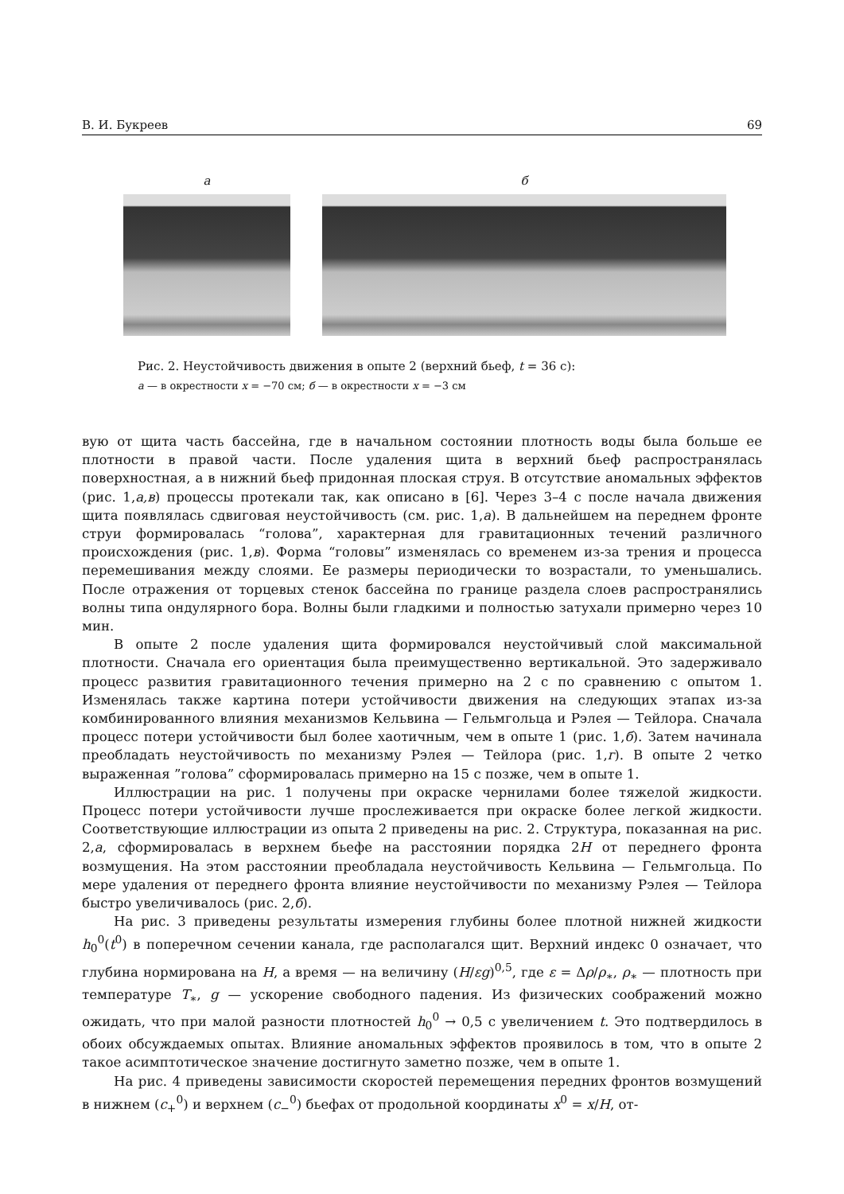В. И. Букреев 69
а б
Рис. 2. Неустойчивость движения в опыте 2 (верхний бьеф, t = 36 с):
а — в окрестности x = −70 см; б — в окрестности x = −3 см
вую от щита часть бассейна, где в начальном состоянии плотность воды была больше ее плотности в правой части. После удаления щита в верхний бьеф распространялась поверхностная, а в нижний бьеф придонная плоская струя. В отсутствие аномальных эффектов (рис. 1,а,в) процессы протекали так, как описано в [6]. Через 3–4 с после начала движения щита появлялась сдвиговая неустойчивость (см. рис. 1,а). В дальнейшем на переднем фронте струи формировалась “голова”, характерная для гравитационных течений различного происхождения (рис. 1,в). Форма “головы” изменялась со временем из-за трения и процесса перемешивания между слоями. Ее размеры периодически то возрастали, то уменьшались. После отражения от торцевых стенок бассейна по границе раздела слоев распространялись волны типа ондулярного бора. Волны были гладкими и полностью затухали примерно через 10 мин.
В опыте 2 после удаления щита формировался неустойчивый слой максимальной плотности. Сначала его ориентация была преимущественно вертикальной. Это задерживало процесс развития гравитационного течения примерно на 2 с по сравнению с опытом 1. Изменялась также картина потери устойчивости движения на следующих этапах из-за комбинированного влияния механизмов Кельвина — Гельмгольца и Рэлея — Тейлора. Сначала процесс потери устойчивости был более хаотичным, чем в опыте 1 (рис. 1,б). Затем начинала преобладать неустойчивость по механизму Рэлея — Тейлора (рис. 1,г). В опыте 2 четко выраженная ”голова” сформировалась примерно на 15 с позже, чем в опыте 1.
Иллюстрации на рис. 1 получены при окраске чернилами более тяжелой жидкости. Процесс потери устойчивости лучше прослеживается при окраске более легкой жидкости. Соответствующие иллюстрации из опыта 2 приведены на рис. 2. Структура, показанная на рис. 2,а, сформировалась в верхнем бьефе на расстоянии порядка 2H от переднего фронта возмущения. На этом расстоянии преобладала неустойчивость Кельвина — Гельмгольца. По мере удаления от переднего фронта влияние неустойчивости по механизму Рэлея — Тейлора быстро увеличивалось (рис. 2,б).
На рис. 3 приведены результаты измерения глубины более плотной нижней жидкости h<sub>0</sub><sup>0</sup>(t<sup>0</sup>) в поперечном сечении канала, где располагался щит. Верхний индекс 0 означает, что глубина нормирована на H, а время — на величину (H/εg)<sup>0,5</sup>, где ε = Δρ/ρ<sub>∗</sub>, ρ<sub>∗</sub> — плотность при температуре T<sub>∗</sub>, g — ускорение свободного падения. Из физических соображений можно ожидать, что при малой разности плотностей h<sub>0</sub><sup>0</sup> → 0,5 с увеличением t. Это подтвердилось в обоих обсуждаемых опытах. Влияние аномальных эффектов проявилось в том, что в опыте 2 такое асимптотическое значение достигнуто заметно позже, чем в опыте 1.
На рис. 4 приведены зависимости скоростей перемещения передних фронтов возмущений в нижнем (c<sub>+</sub><sup>0</sup>) и верхнем (c<sub>−</sub><sup>0</sup>) бьефах от продольной координаты x<sup>0</sup> = x/H, от-